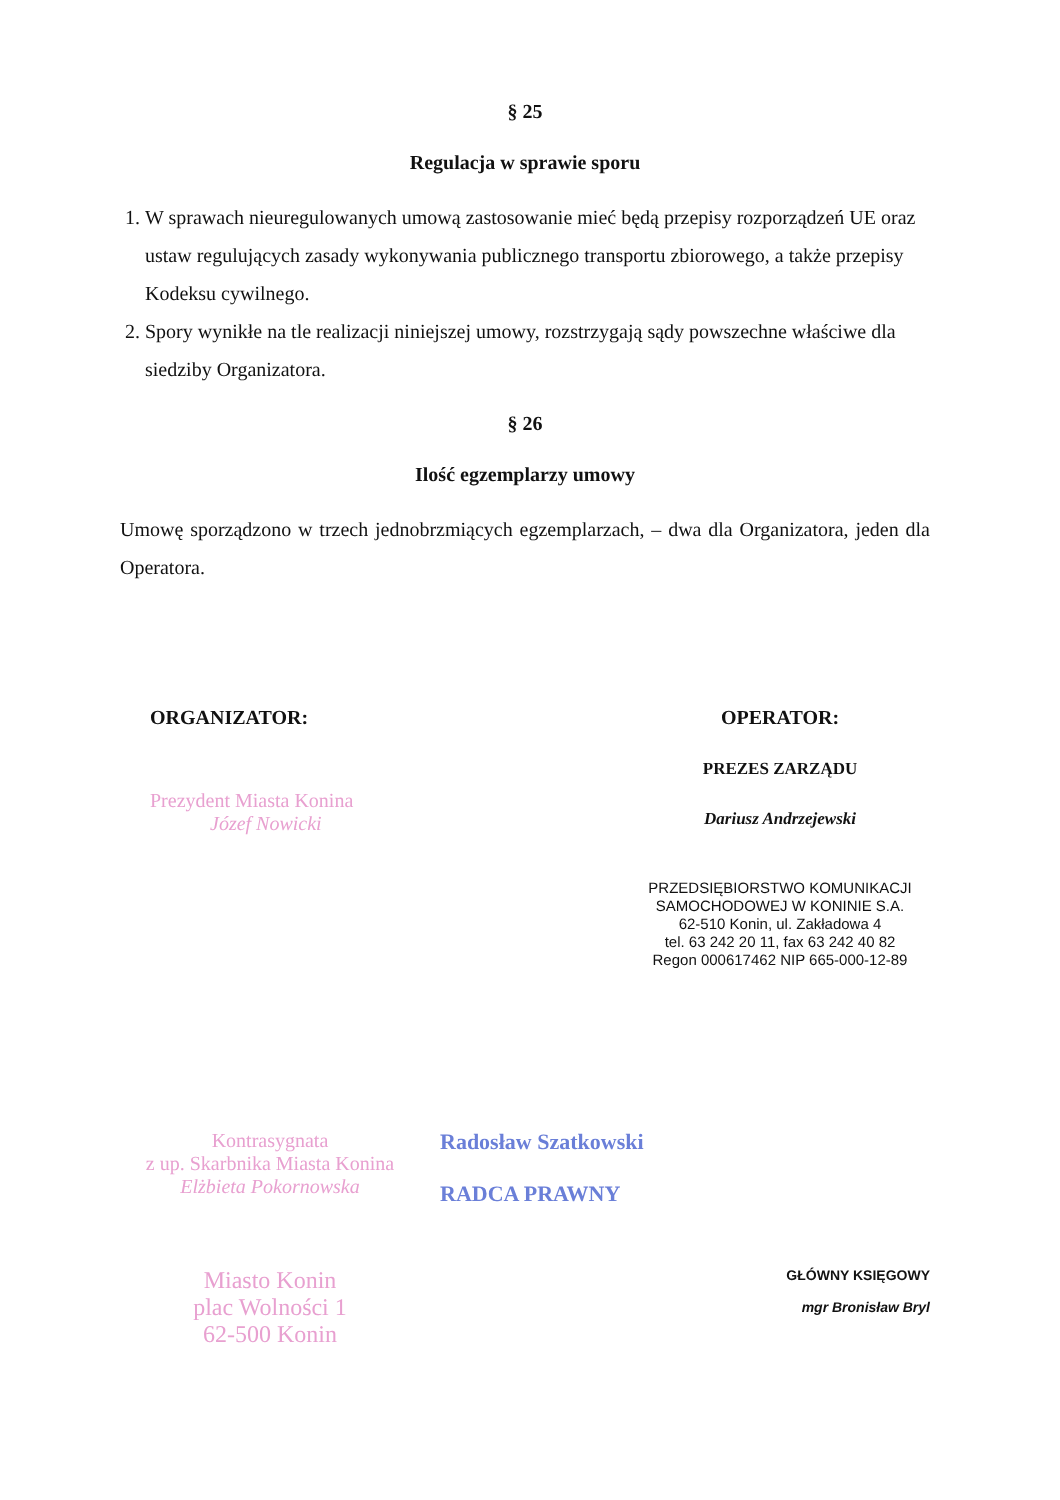§ 25
Regulacja w sprawie sporu
1. W sprawach nieuregulowanych umową zastosowanie mieć będą przepisy rozporządzeń UE oraz ustaw regulujących zasady wykonywania publicznego transportu zbiorowego, a także przepisy Kodeksu cywilnego.
2. Spory wynikłe na tle realizacji niniejszej umowy, rozstrzygają sądy powszechne właściwe dla siedziby Organizatora.
§ 26
Ilość egzemplarzy umowy
Umowę sporządzono w trzech jednobrzmiących egzemplarzach, – dwa dla Organizatora, jeden dla Operatora.
ORGANIZATOR:
Prezydent Miasta Konina
Józef Nowicki
OPERATOR:
PREZES ZARZĄDU
Dariusz Andrzejewski
PRZEDSIĘBIORSTWO KOMUNIKACJI
SAMOCHODOWEJ W KONINIE S.A.
62-510 Konin, ul. Zakładowa 4
tel. 63 242 20 11, fax 63 242 40 82
Regon 000617462 NIP 665-000-12-89
Kontrasygnata
z up. Skarbnika Miasta Konina
Elżbieta Pokornowska
Radosław Szatkowski
RADCA PRAWNY
Miasto Konin
plac Wolności 1
62-500 Konin
GŁÓWNY KSIĘGOWY
mgr Bronisław Bryl